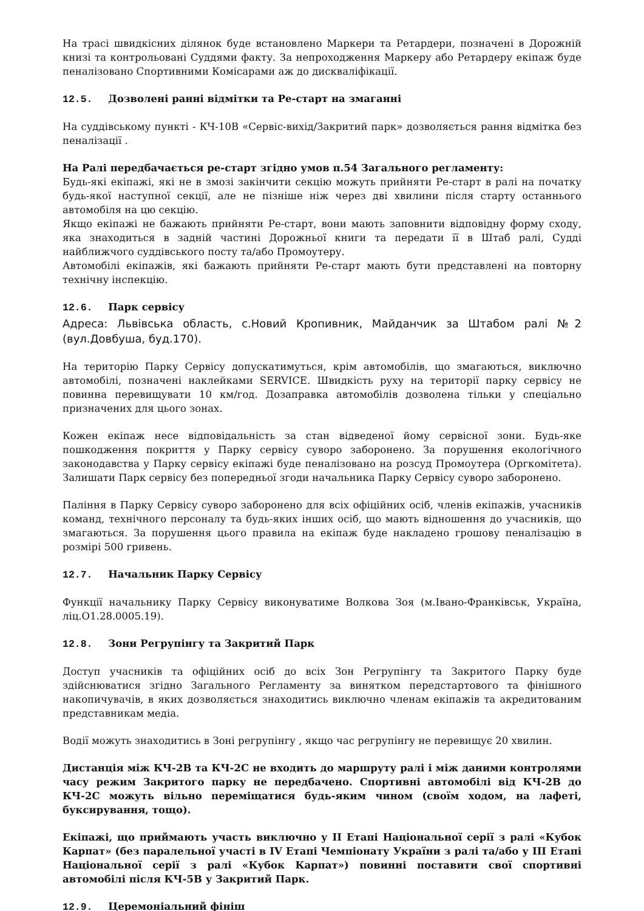На трасі швидкісних ділянок буде встановлено Маркери та Ретардери, позначені в Дорожній книзі та контрольовані Суддями факту. За непроходження Маркеру або Ретардеру екіпаж буде пеналізовано Спортивними Комісарами аж до дискваліфікації.
12.5. Дозволені ранні відмітки та Ре-старт на змаганні
На суддівському пункті - КЧ-10В «Сервіс-вихід/Закритий парк» дозволяється рання відмітка без пеналізації .
На Ралі передбачається ре-старт згідно умов п.54 Загального регламенту:
Будь-які екіпажі, які не в змозі закінчити секцію можуть прийняти Ре-старт в ралі на початку будь-якої наступної секції, але не пізніше ніж через дві хвилини після старту останнього автомобіля на цю секцію.
Якщо екіпажі не бажають прийняти Ре-старт, вони мають заповнити відповідну форму сходу, яка знаходиться в задній частині Дорожньої книги та передати її в Штаб ралі, Судді найближчого суддівського посту та/або Промоутеру.
Автомобілі екіпажів, які бажають прийняти Ре-старт мають бути представлені на повторну технічну інспекцію.
12.6. Парк сервісу
Адреса: Львівська область, с.Новий Кропивник, Майданчик за Штабом ралі №2 (вул.Довбуша, буд.170).
На територію Парку Сервісу допускатимуться, крім автомобілів, що змагаються, виключно автомобілі, позначені наклейками SERVICE. Швидкість руху на території парку сервісу не повинна перевищувати 10 км/год. Дозаправка автомобілів дозволена тільки у спеціально призначених для цього зонах.
Кожен екіпаж несе відповідальність за стан відведеної йому сервісної зони. Будь-яке пошкодження покриття у Парку сервісу суворо заборонено. За порушення екологічного законодавства у Парку сервісу екіпажі буде пеналізовано на розсуд Промоутера (Оргкомітета). Залишати Парк сервісу без попередньої згоди начальника Парку Сервісу суворо заборонено.
Паління в Парку Сервісу суворо заборонено для всіх офіційних осіб, членів екіпажів, учасників команд, технічного персоналу та будь-яких інших осіб, що мають відношення до учасників, що змагаються. За порушення цього правила на екіпаж буде накладено грошову пеналізацію в розмірі 500 гривень.
12.7. Начальник Парку Сервісу
Функції начальнику Парку Сервісу виконуватиме Волкова Зоя (м.Івано-Франківськ, Україна, ліц.О1.28.0005.19).
12.8. Зони Регрупінгу та Закритий Парк
Доступ учасників та офіційних осіб до всіх Зон Регрупінгу та Закритого Парку буде здійснюватися згідно Загального Регламенту за винятком передстартового та фінішного накопичувачів, в яких дозволяється знаходитись виключно членам екіпажів та акредитованим представникам медіа.
Водії можуть знаходитись в Зоні регрупінгу , якщо час регрупінгу не перевищує 20 хвилин.
Дистанція між КЧ-2В та КЧ-2С не входить до маршруту ралі і між даними контролями часу режим Закритого парку не передбачено. Спортивні автомобілі від КЧ-2В до КЧ-2С можуть вільно переміщатися будь-яким чином (своїм ходом, на лафеті, буксирування, тощо).
Екіпажі, що приймають участь виключно у ІІ Етапі Національної серії з ралі «Кубок Карпат» (без паралельної участі в IV Етапі Чемпіонату України з ралі та/або у ІІІ Етапі Національної серії з ралі «Кубок Карпат») повинні поставити свої спортивні автомобілі після КЧ-5В у Закритий Парк.
12.9. Церемоніальний фініш